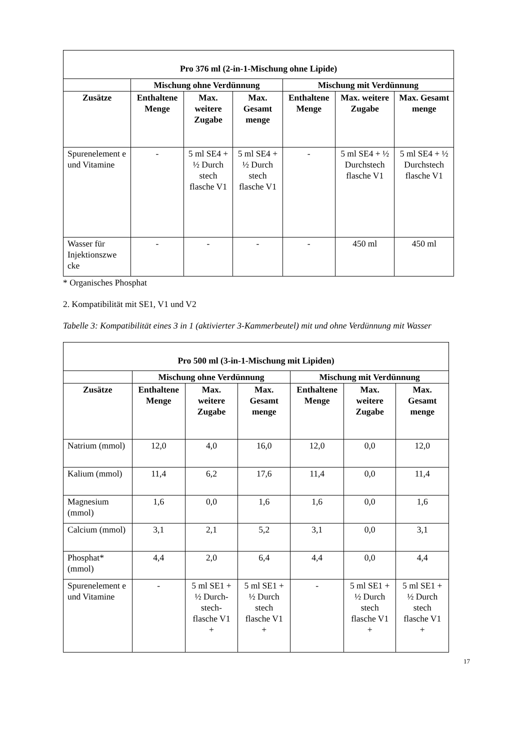| Pro 376 ml (2-in-1-Mischung ohne Lipide) | | | | | | |
| --- | --- | --- | --- | --- | --- | --- |
| | Mischung ohne Verdünnung | | | Mischung mit Verdünnung | | |
| Zusätze | Enthaltene Menge | Max. weitere Zugabe | Max. Gesamt menge | Enthaltene Menge | Max. weitere Zugabe | Max. Gesamt menge |
| Spurenelement e und Vitamine | - | 5 ml SE4 + ½ Durch stech flasche V1 | 5 ml SE4 + ½ Durch stech flasche V1 | - | 5 ml SE4 + ½ Durchstech flasche V1 | 5 ml SE4 + ½ Durchstech flasche V1 |
| Wasser für Injektionszwe cke | - | - | - | - | 450 ml | 450 ml |
* Organisches Phosphat
2. Kompatibilität mit SE1, V1 und V2
Tabelle 3: Kompatibilität eines 3 in 1 (aktivierter 3-Kammerbeutel) mit und ohne Verdünnung mit Wasser
| Pro 500 ml (3-in-1-Mischung mit Lipiden) | | | | | | |
| --- | --- | --- | --- | --- | --- | --- |
| | Mischung ohne Verdünnung | | | Mischung mit Verdünnung | | |
| Zusätze | Enthaltene Menge | Max. weitere Zugabe | Max. Gesamt menge | Enthaltene Menge | Max. weitere Zugabe | Max. Gesamt menge |
| Natrium (mmol) | 12,0 | 4,0 | 16,0 | 12,0 | 0,0 | 12,0 |
| Kalium (mmol) | 11,4 | 6,2 | 17,6 | 11,4 | 0,0 | 11,4 |
| Magnesium (mmol) | 1,6 | 0,0 | 1,6 | 1,6 | 0,0 | 1,6 |
| Calcium (mmol) | 3,1 | 2,1 | 5,2 | 3,1 | 0,0 | 3,1 |
| Phosphat* (mmol) | 4,4 | 2,0 | 6,4 | 4,4 | 0,0 | 4,4 |
| Spurenelement e und Vitamine | - | 5 ml SE1 + ½ Durch-stech-flasche V1 + | 5 ml SE1 + ½ Durch stech flasche V1 + | - | 5 ml SE1 + ½ Durch stech flasche V1 + | 5 ml SE1 + ½ Durch stech flasche V1 + |
17